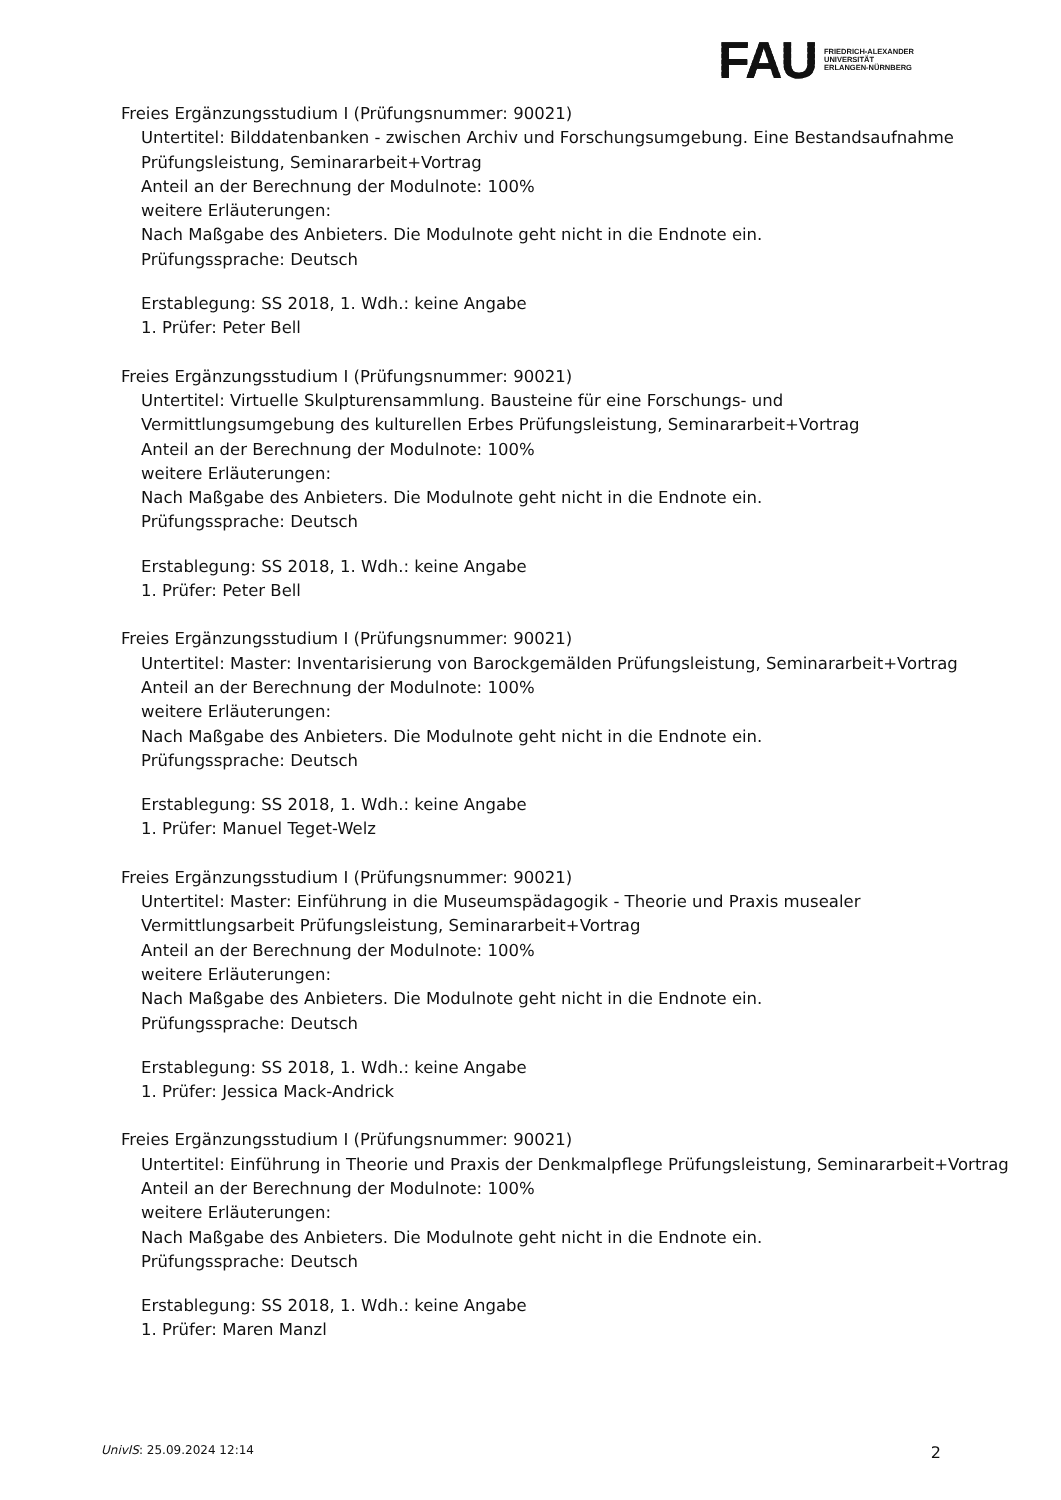FAU
FRIEDRICH-ALEXANDER
UNIVERSITÄT
ERLANGEN-NÜRNBERG
Freies Ergänzungsstudium I (Prüfungsnummer: 90021)
Untertitel: Bilddatenbanken - zwischen Archiv und Forschungsumgebung. Eine Bestandsaufnahme
Prüfungsleistung, Seminararbeit+Vortrag
Anteil an der Berechnung der Modulnote: 100%
weitere Erläuterungen:
Nach Maßgabe des Anbieters. Die Modulnote geht nicht in die Endnote ein.
Prüfungssprache: Deutsch
Erstablegung: SS 2018, 1. Wdh.: keine Angabe
1. Prüfer: Peter Bell
Freies Ergänzungsstudium I (Prüfungsnummer: 90021)
Untertitel: Virtuelle Skulpturensammlung. Bausteine für eine Forschungs- und Vermittlungsumgebung des kulturellen Erbes Prüfungsleistung, Seminararbeit+Vortrag
Anteil an der Berechnung der Modulnote: 100%
weitere Erläuterungen:
Nach Maßgabe des Anbieters. Die Modulnote geht nicht in die Endnote ein.
Prüfungssprache: Deutsch
Erstablegung: SS 2018, 1. Wdh.: keine Angabe
1. Prüfer: Peter Bell
Freies Ergänzungsstudium I (Prüfungsnummer: 90021)
Untertitel: Master: Inventarisierung von Barockgemälden Prüfungsleistung, Seminararbeit+Vortrag
Anteil an der Berechnung der Modulnote: 100%
weitere Erläuterungen:
Nach Maßgabe des Anbieters. Die Modulnote geht nicht in die Endnote ein.
Prüfungssprache: Deutsch
Erstablegung: SS 2018, 1. Wdh.: keine Angabe
1. Prüfer: Manuel Teget-Welz
Freies Ergänzungsstudium I (Prüfungsnummer: 90021)
Untertitel: Master: Einführung in die Museumspädagogik - Theorie und Praxis musealer Vermittlungsarbeit Prüfungsleistung, Seminararbeit+Vortrag
Anteil an der Berechnung der Modulnote: 100%
weitere Erläuterungen:
Nach Maßgabe des Anbieters. Die Modulnote geht nicht in die Endnote ein.
Prüfungssprache: Deutsch
Erstablegung: SS 2018, 1. Wdh.: keine Angabe
1. Prüfer: Jessica Mack-Andrick
Freies Ergänzungsstudium I (Prüfungsnummer: 90021)
Untertitel: Einführung in Theorie und Praxis der Denkmalpflege Prüfungsleistung, Seminararbeit+Vortrag
Anteil an der Berechnung der Modulnote: 100%
weitere Erläuterungen:
Nach Maßgabe des Anbieters. Die Modulnote geht nicht in die Endnote ein.
Prüfungssprache: Deutsch
Erstablegung: SS 2018, 1. Wdh.: keine Angabe
1. Prüfer: Maren Manzl
UnivIS: 25.09.2024 12:14 2